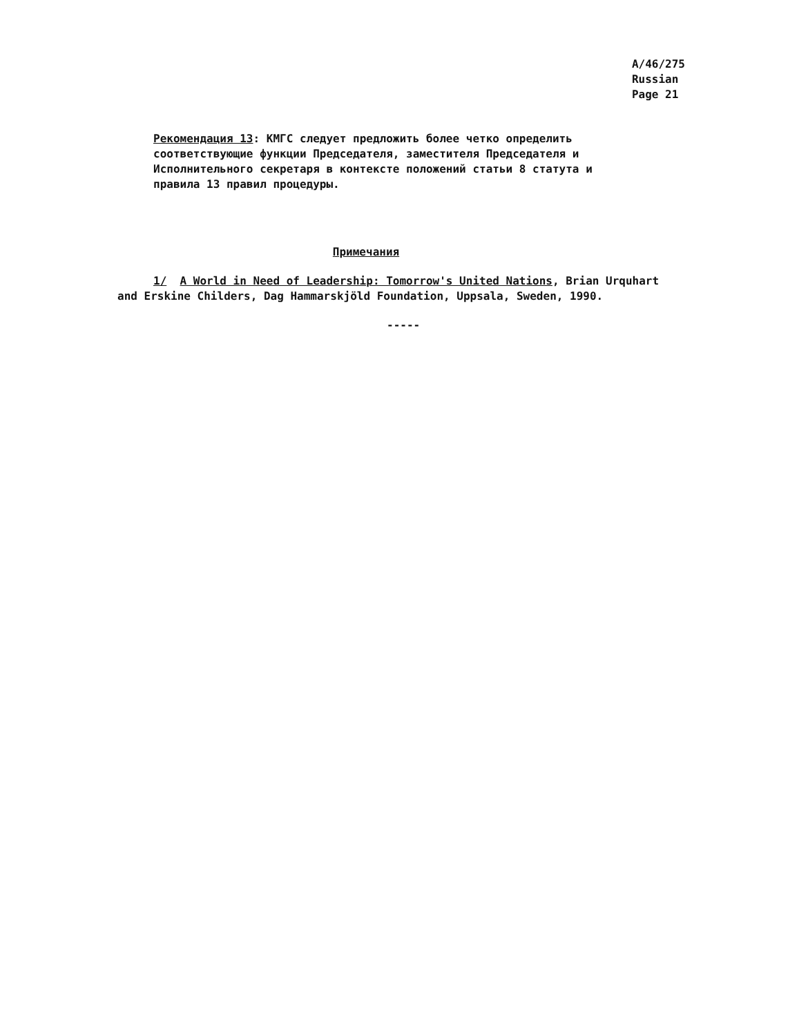A/46/275
Russian
Page 21
Рекомендация 13: КМГС следует предложить более четко определить соответствующие функции Председателя, заместителя Председателя и Исполнительного секретаря в контексте положений статьи 8 статута и правила 13 правил процедуры.
Примечания
1/ A World in Need of Leadership: Tomorrow's United Nations, Brian Urquhart and Erskine Childers, Dag Hammarskjöld Foundation, Uppsala, Sweden, 1990.
-----